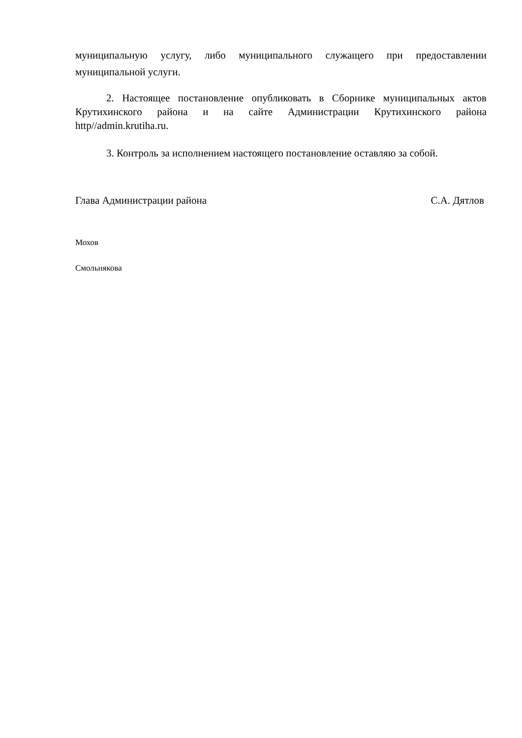муниципальную услугу, либо муниципального служащего при предоставлении муниципальной услуги.
2. Настоящее постановление опубликовать в Сборнике муниципальных актов Крутихинского района и на сайте Администрации Крутихинского района http//admin.krutiha.ru.
3. Контроль за исполнением настоящего постановление оставляю за собой.
Глава Администрации района С.А. Дятлов
Мохов
Смольнякова